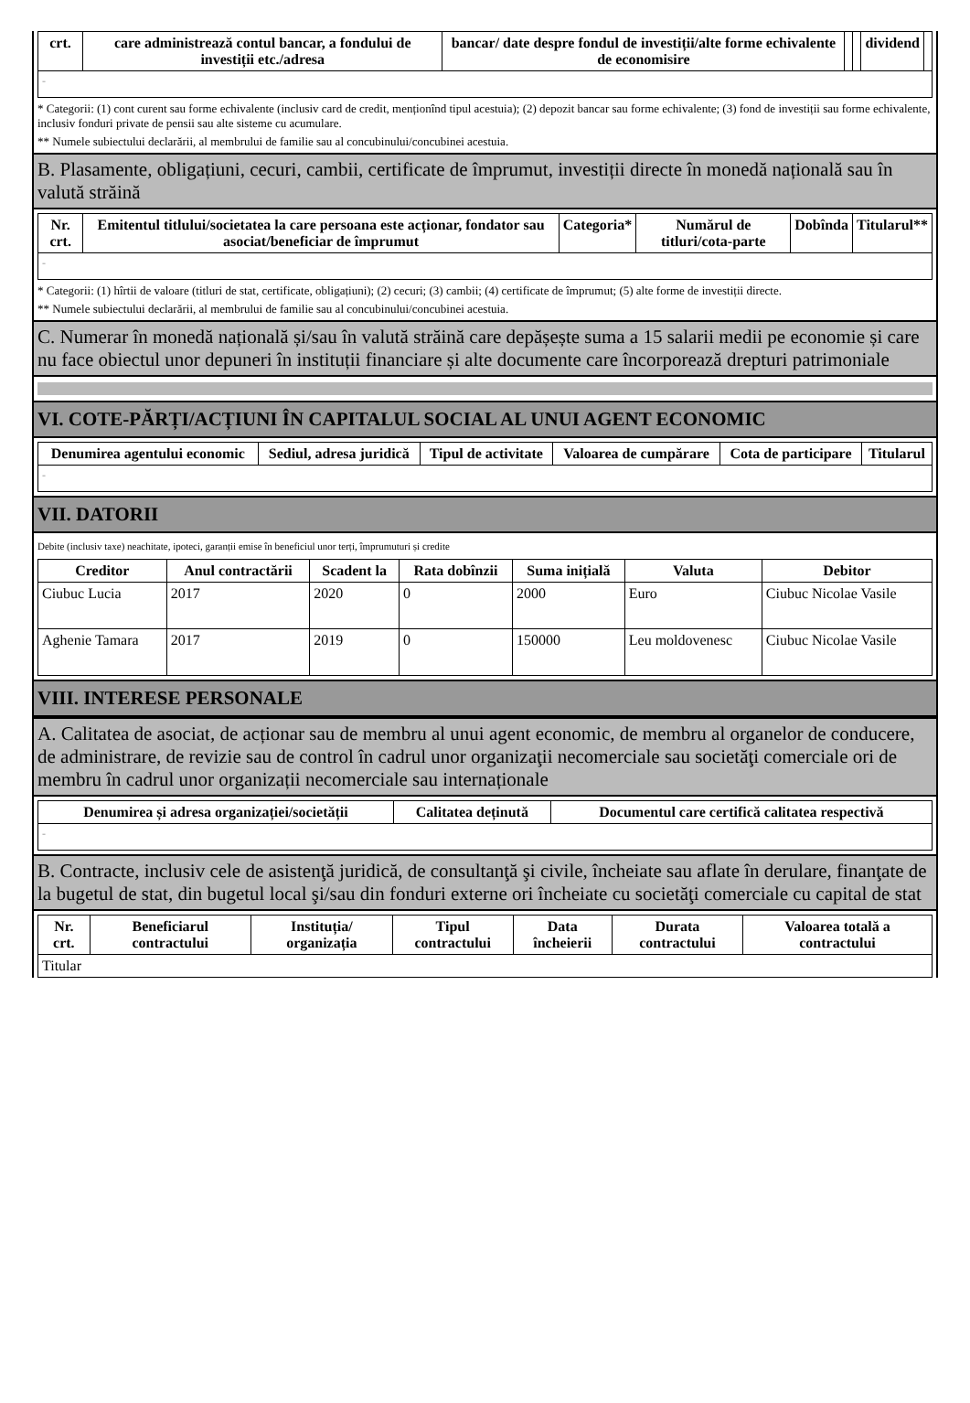| crt. | care administrează contul bancar, a fondului de investiții etc./adresa | bancar/ date despre fondul de investiții/alte forme echivalente de economisire | | | dividend | |
| --- | --- | --- | --- | --- | --- | --- |
| - | | | | | | |
* Categorii: (1) cont curent sau forme echivalente (inclusiv card de credit, menționînd tipul acestuia); (2) depozit bancar sau forme echivalente; (3) fond de investiții sau forme echivalente, inclusiv fonduri private de pensii sau alte sisteme cu acumulare.
** Numele subiectului declarării, al membrului de familie sau al concubinului/concubinei acestuia.
B. Plasamente, obligațiuni, cecuri, cambii, certificate de împrumut, investiții directe în monedă națională sau în valută străină
| Nr. crt. | Emitentul titlului/societatea la care persoana este acționar, fondator sau asociat/beneficiar de împrumut | Categoria* | Numărul de titluri/cota-parte | Dobînda | Titularul** |
| --- | --- | --- | --- | --- | --- |
| - | | | | | |
* Categorii: (1) hîrtii de valoare (titluri de stat, certificate, obligațiuni); (2) cecuri; (3) cambii; (4) certificate de împrumut; (5) alte forme de investiții directe.
** Numele subiectului declarării, al membrului de familie sau al concubinului/concubinei acestuia.
C. Numerar în monedă națională și/sau în valută străină care depășește suma a 15 salarii medii pe economie și care nu face obiectul unor depuneri în instituții financiare și alte documente care încorporează drepturi patrimoniale
VI. COTE-PĂRȚI/ACȚIUNI ÎN CAPITALUL SOCIAL AL UNUI AGENT ECONOMIC
| Denumirea agentului economic | Sediul, adresa juridică | Tipul de activitate | Valoarea de cumpărare | Cota de participare | Titularul |
| --- | --- | --- | --- | --- | --- |
| - | | | | | |
VII. DATORII
Debite (inclusiv taxe) neachitate, ipoteci, garanții emise în beneficiul unor terți, împrumuturi și credite
| Creditor | Anul contractării | Scadent la | Rata dobînzii | Suma inițială | Valuta | Debitor |
| --- | --- | --- | --- | --- | --- | --- |
| Ciubuc Lucia | 2017 | 2020 | 0 | 2000 | Euro | Ciubuc Nicolae Vasile |
| Aghenie Tamara | 2017 | 2019 | 0 | 150000 | Leu moldovenesc | Ciubuc Nicolae Vasile |
VIII. INTERESE PERSONALE
A. Calitatea de asociat, de acționar sau de membru al unui agent economic, de membru al organelor de conducere, de administrare, de revizie sau de control în cadrul unor organizaţii necomerciale sau societăţi comerciale ori de membru în cadrul unor organizații necomerciale sau internaționale
| Denumirea și adresa organizației/societății | Calitatea deținută | Documentul care certifică calitatea respectivă |
| --- | --- | --- |
| - | | |
B. Contracte, inclusiv cele de asistenţă juridică, de consultanţă şi civile, încheiate sau aflate în derulare, finanţate de la bugetul de stat, din bugetul local şi/sau din fonduri externe ori încheiate cu societăţi comerciale cu capital de stat
| Nr. crt. | Beneficiarul contractului | Instituția/ organizația | Tipul contractului | Data încheierii | Durata contractului | Valoarea totală a contractului |
| --- | --- | --- | --- | --- | --- | --- |
| Titular | | | | | | |